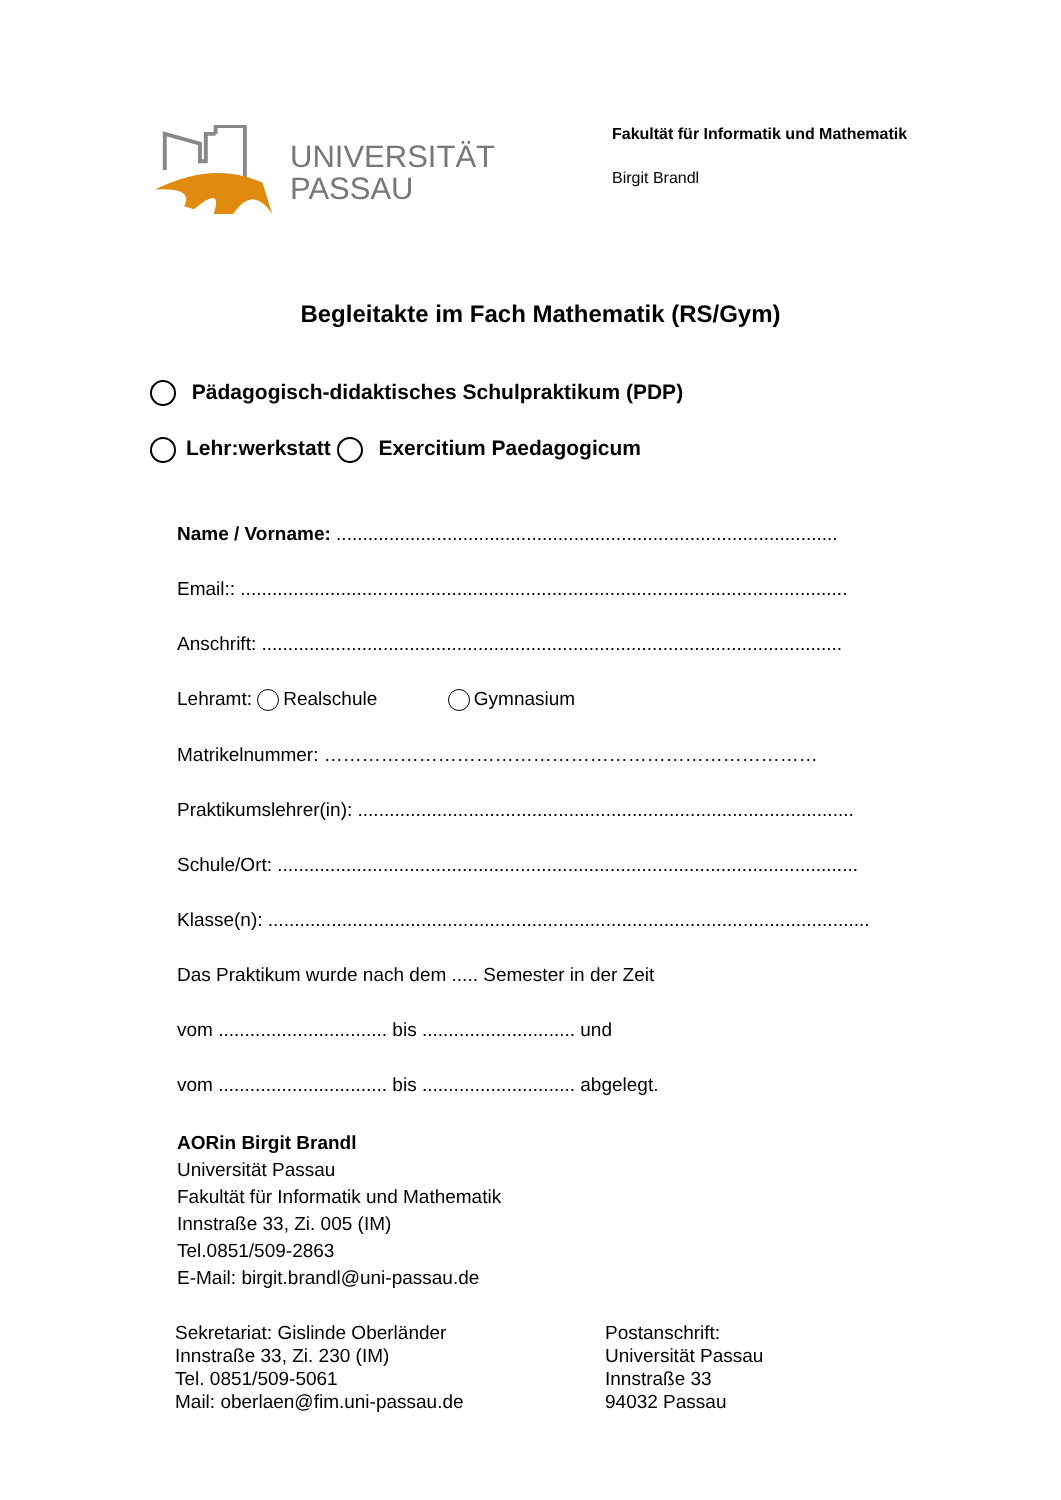UNIVERSITÄT
PASSAU
Fakultät für Informatik und Mathematik
Birgit Brandl
Begleitakte im Fach Mathematik (RS/Gym)
Pädagogisch-didaktisches Schulpraktikum (PDP)
Lehr:werkstatt Exercitium Paedagogicum
Name / Vorname: ...............................................................................................
Email:: ...................................................................................................................
Anschrift: ..............................................................................................................
Lehramt: Realschule Gymnasium
Matrikelnummer: ……………………………………………………………………
Praktikumslehrer(in): ..............................................................................................
Schule/Ort: ..............................................................................................................
Klasse(n): ..................................................................................................................
Das Praktikum wurde nach dem ..... Semester in der Zeit
vom ................................ bis ............................. und
vom ................................ bis ............................. abgelegt.
AORin Birgit Brandl
Universität Passau
Fakultät für Informatik und Mathematik
Innstraße 33, Zi. 005 (IM)
Tel.0851/509-2863
E-Mail: birgit.brandl@uni-passau.de
Sekretariat: Gislinde Oberländer
Innstraße 33, Zi. 230 (IM)
Tel. 0851/509-5061
Mail: oberlaen@fim.uni-passau.de
Postanschrift:
Universität Passau
Innstraße 33
94032 Passau